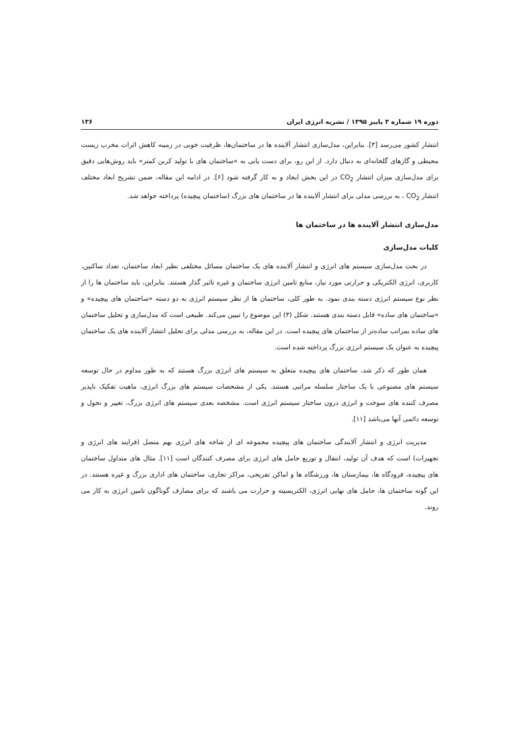دوره ۱۹ شماره ۳ پاییز ۱۳۹۵ / نشریه انرژی ایران ۱۳۶
انتشار کشور می‌رسد [۳]. بنابراین، مدل‌سازی انتشار آلاینده ها در ساختمان‌ها، ظرفیت خوبی در زمینه کاهش اثرات مخرب زیست محیطی و گازهای گلخانه‌ای به دنبال دارد. از این رو، برای دست یابی به «ساختمان های با تولید کربن کمتر» باید روش‌هایی دقیق برای مدل‌سازی میزان انتشار CO<sub>2</sub> در این بخش ایجاد و به کار گرفته شود [۶]. در ادامه این مقاله، ضمن تشریح ابعاد مختلف انتشار CO<sub>2</sub> ، به بررسی مدلی برای انتشار آلاینده ها در ساختمان های بزرگ (ساختمان پیچیده) پرداخته خواهد شد.
مدل‌سازی انتشار آلاینده ها در ساختمان ها
کلیات مدل‌سازی
در بحث مدل‌سازی سیستم های انرژی و انتشار آلاینده های یک ساختمان مسائل مختلفی نظیر ابعاد ساختمان، تعداد ساکنین، کاربری، انرژی الکتریکی و حرارتی مورد نیاز، منابع تامین انرژی ساختمان و غیره تاثیر گذار هستند. بنابراین، باید ساختمان ها را از نظر نوع سیستم انرژی دسته بندی نمود. به طور کلی، ساختمان ها از نظر سیستم انرژی به دو دسته «ساختمان های پیچیده» و «ساختمان های ساده» قابل دسته بندی هستند. شکل (۳) این موضوع را تبیین می‌کند. طبیعی است که مدل‌سازی و تحلیل ساختمان های ساده بمراتب ساده‌تر از ساختمان های پیچیده است. در این مقاله، به بررسی مدلی برای تحلیل انتشار آلاینده های یک ساختمان پیچیده به عنوان یک سیستم انرژی بزرگ پرداخته شده است.
همان طور که ذکر شد، ساختمان های پیچیده متعلق به سیستم های انرژی بزرگ هستند که به طور مداوم در حال توسعه سیستم های مصنوعی با یک ساختار سلسله مراتبی هستند. یکی از مشخصات سیستم های بزرگ انرژی، ماهیت تفکیک ناپذیر مصرف کننده های سوخت و انرژی درون ساختار سیستم انرژی است. مشخصه بعدی سیستم های انرژی بزرگ، تغییر و تحول و توسعه دائمی آنها می‌باشد [۱۱].
مدیریت انرژی و انتشار آلایندگی ساختمان های پیچیده مجموعه ای از شاخه های انرژی بهم متصل (فرایند های انرژی و تجهیزات) است که هدف آن تولید، انتقال و توزیع حامل های انرژی برای مصرف کنندگان است [۱۱]. مثال های متداول ساختمان های پیچیده، فرودگاه ها، بیمارستان ها، ورزشگاه ها و اماکن تفریحی، مراکز تجاری، ساختمان های اداری بزرگ و غیره هستند. در این گونه ساختمان ها، حامل های نهایی انرژی، الکتریسیته و حرارت می باشند که برای مصارف گوناگون تامین انرژی به کار می روند.